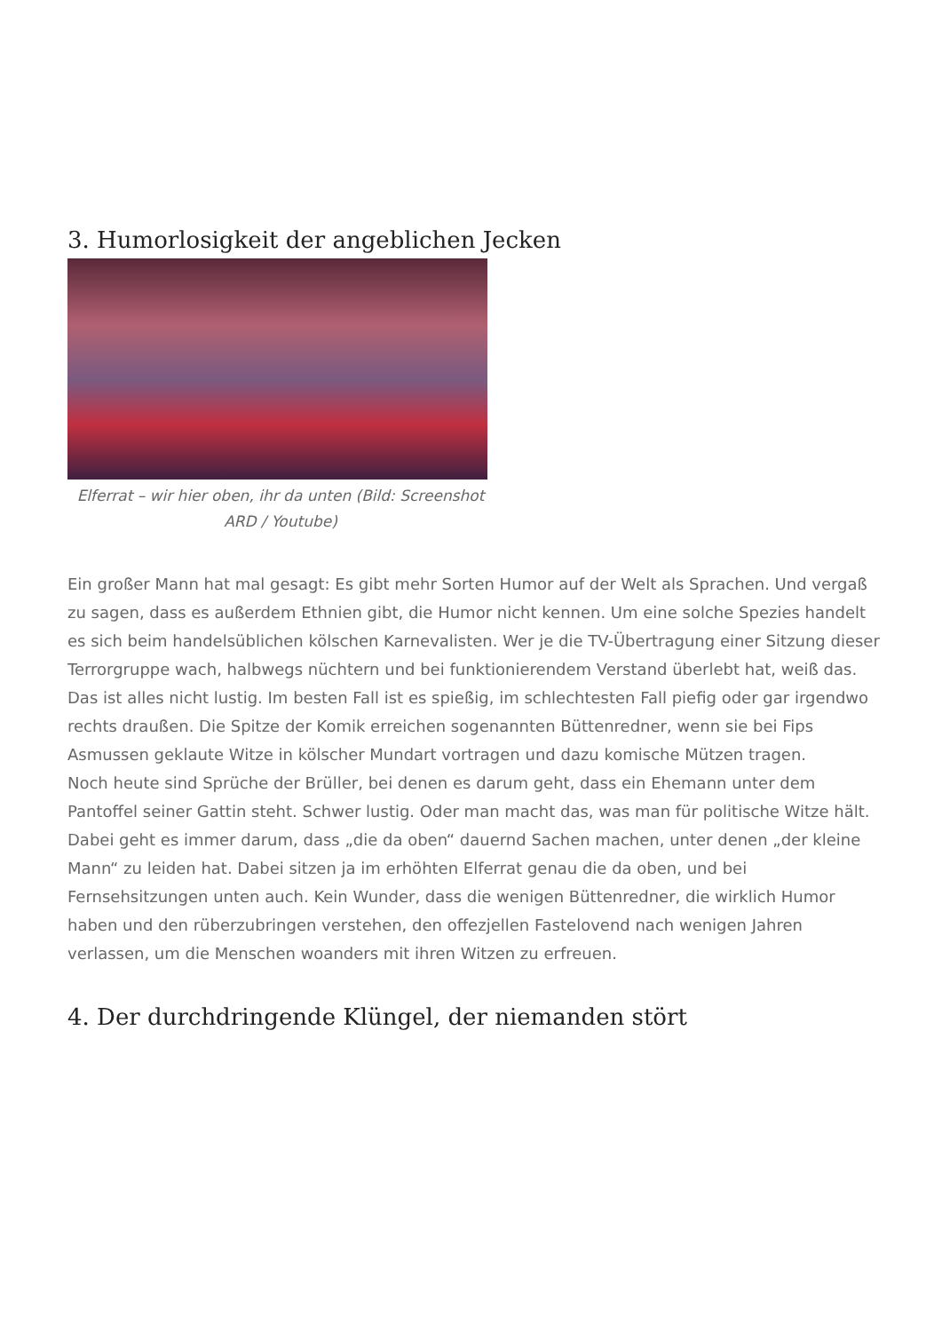3. Humorlosigkeit der angeblichen Jecken
Elferrat – wir hier oben, ihr da unten (Bild: Screenshot ARD / Youtube)
Ein großer Mann hat mal gesagt: Es gibt mehr Sorten Humor auf der Welt als Sprachen. Und vergaß zu sagen, dass es außerdem Ethnien gibt, die Humor nicht kennen. Um eine solche Spezies handelt es sich beim handelsüblichen kölschen Karnevalisten. Wer je die TV-Übertragung einer Sitzung dieser Terrorgruppe wach, halbwegs nüchtern und bei funktionierendem Verstand überlebt hat, weiß das. Das ist alles nicht lustig. Im besten Fall ist es spießig, im schlechtesten Fall piefig oder gar irgendwo rechts draußen. Die Spitze der Komik erreichen sogenannten Büttenredner, wenn sie bei Fips Asmussen geklaute Witze in kölscher Mundart vortragen und dazu komische Mützen tragen.
Noch heute sind Sprüche der Brüller, bei denen es darum geht, dass ein Ehemann unter dem Pantoffel seiner Gattin steht. Schwer lustig. Oder man macht das, was man für politische Witze hält. Dabei geht es immer darum, dass „die da oben“ dauernd Sachen machen, unter denen „der kleine Mann“ zu leiden hat. Dabei sitzen ja im erhöhten Elferrat genau die da oben, und bei Fernsehsitzungen unten auch. Kein Wunder, dass die wenigen Büttenredner, die wirklich Humor haben und den rüberzubringen verstehen, den offezjellen Fastelovend nach wenigen Jahren verlassen, um die Menschen woanders mit ihren Witzen zu erfreuen.
4. Der durchdringende Klüngel, der niemanden stört